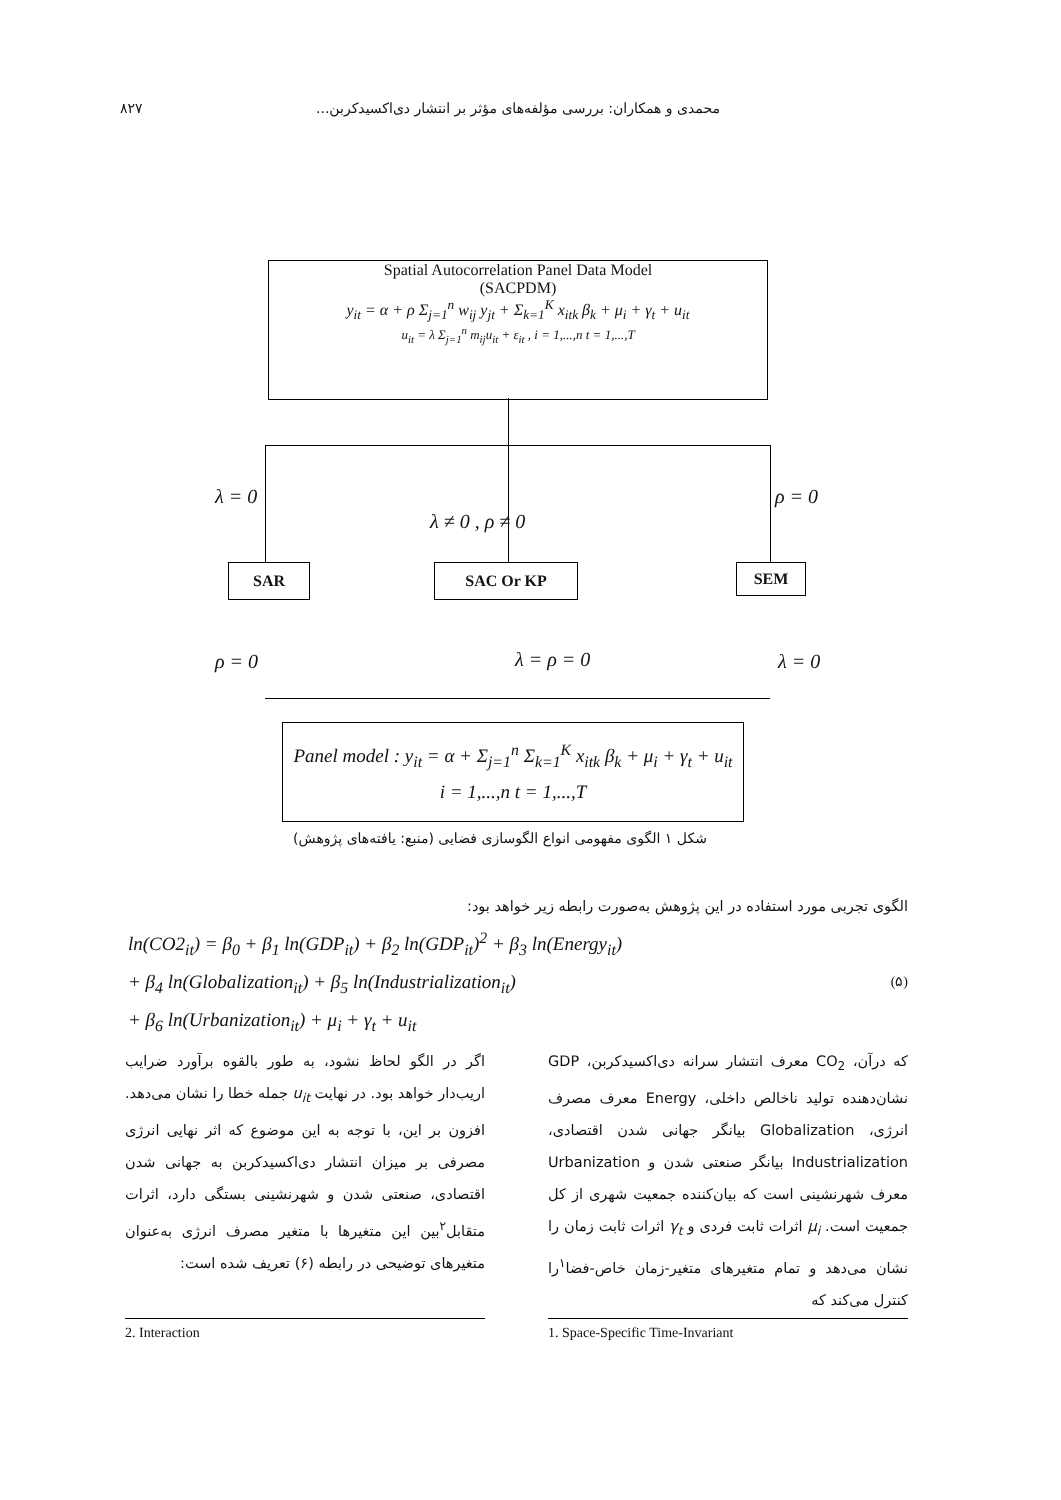۸۲۷ محمدی و همکاران: بررسی مؤلفه‌های مؤثر بر انتشار دی‌اکسیدکربن...
Spatial Autocorrelation Panel Data Model
(SACPDM)
y<sub>it</sub> = α + ρ Σ<sub>j=1</sub><sup>n</sup> w<sub>ij</sub> y<sub>jt</sub> + Σ<sub>k=1</sub><sup>K</sup> x<sub>itk</sub> β<sub>k</sub> + μ<sub>i</sub> + γ<sub>t</sub> + u<sub>it</sub>
u<sub>it</sub> = λ Σ<sub>j=1</sub><sup>n</sup> m<sub>ij</sub>u<sub>it</sub> + ε<sub>it</sub> , i = 1,...,n t = 1,...,T
λ = 0
λ ≠ 0 , ρ ≠ 0
ρ = 0
SAR SAC Or KP SEM
ρ = 0 λ = ρ = 0 λ = 0
Panel model : y<sub>it</sub> = α + Σ<sub>j=1</sub><sup>n</sup> Σ<sub>k=1</sub><sup>K</sup> x<sub>itk</sub> β<sub>k</sub> + μ<sub>i</sub> + γ<sub>t</sub> + u<sub>it</sub>
i = 1,...,n t = 1,...,T
شکل ۱ الگوی مفهومی انواع الگوسازی فضایی (منبع: یافته‌های پژوهش)
الگوی تجربی مورد استفاده در این پژوهش به‌صورت رابطه زیر خواهد بود:
ln(CO2<sub>it</sub>) = β<sub>0</sub> + β<sub>1</sub> ln(GDP<sub>it</sub>) + β<sub>2</sub> ln(GDP<sub>it</sub>)<sup>2</sup> + β<sub>3</sub> ln(Energy<sub>it</sub>)
+ β<sub>4</sub> ln(Globalization<sub>it</sub>) + β<sub>5</sub> ln(Industrialization<sub>it</sub>) (۵)
+ β<sub>6</sub> ln(Urbanization<sub>it</sub>) + μ<sub>i</sub> + γ<sub>t</sub> + u<sub>it</sub>
که درآن، CO<sub>2</sub> معرف انتشار سرانه دی‌اکسیدکربن، GDP نشان‌دهنده تولید ناخالص داخلی، Energy معرف مصرف انرژی، Globalization بیانگر جهانی شدن اقتصادی، Industrialization بیانگر صنعتی شدن و Urbanization معرف شهرنشینی است که بیان‌کننده جمعیت شهری از کل جمعیت است. μ<sub>i</sub> اثرات ثابت فردی و γ<sub>t</sub> اثرات ثابت زمان را نشان می‌دهد و تمام متغیرهای متغیر-زمان خاص-فضا<sup>۱</sup>را کنترل می‌کند که
اگر در الگو لحاظ نشود، به طور بالقوه برآورد ضرایب اریب‌دار خواهد بود. در نهایت u<sub>it</sub> جمله خطا را نشان می‌دهد. افزون بر این، با توجه به این موضوع که اثر نهایی انرژی مصرفی بر میزان انتشار دی‌اکسیدکربن به جهانی شدن اقتصادی، صنعتی شدن و شهرنشینی بستگی دارد، اثرات متقابل<sup>۲</sup>بین این متغیرها با متغیر مصرف انرژی به‌عنوان متغیرهای توضیحی در رابطه (۶) تعریف شده است:
1. Space-Specific Time-Invariant
2. Interaction